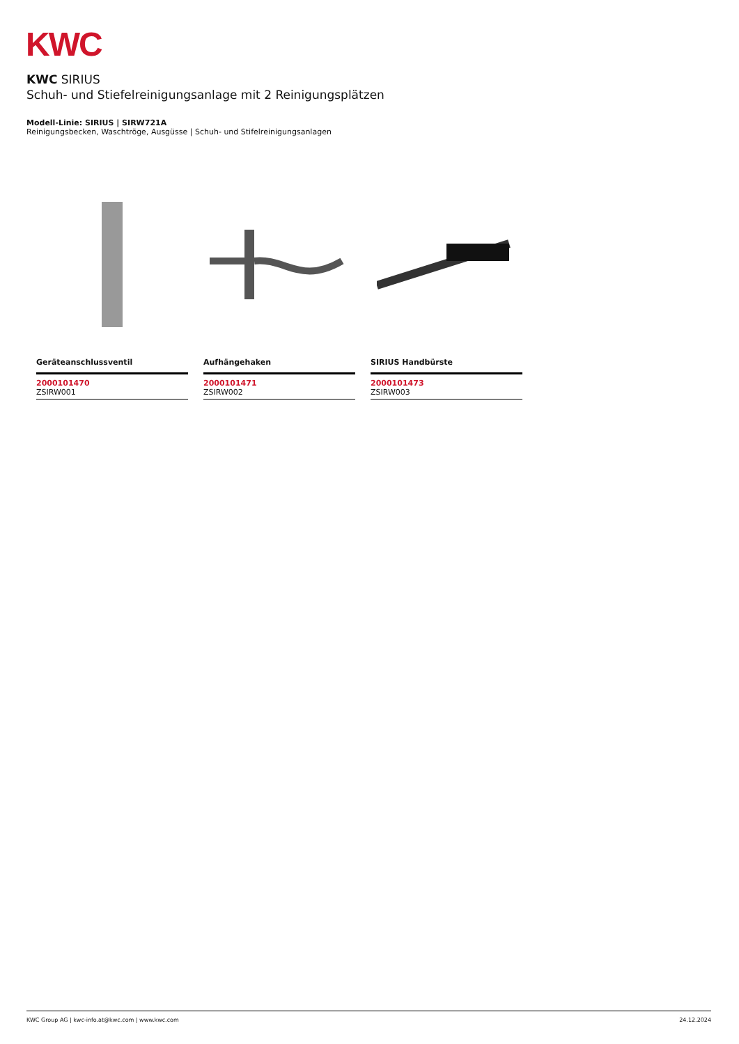KWC
KWC SIRIUS
Schuh- und Stiefelreinigungsanlage mit 2 Reinigungsplätzen
Modell-Linie: SIRIUS | SIRW721A
Reinigungsbecken, Waschtröge, Ausgüsse | Schuh- und Stifelreinigungsanlagen
Geräteanschlussventil
2000101470
ZSIRW001
Aufhängehaken
2000101471
ZSIRW002
SIRIUS Handbürste
2000101473
ZSIRW003
KWC Group AG | kwc-info.at@kwc.com | www.kwc.com 24.12.2024